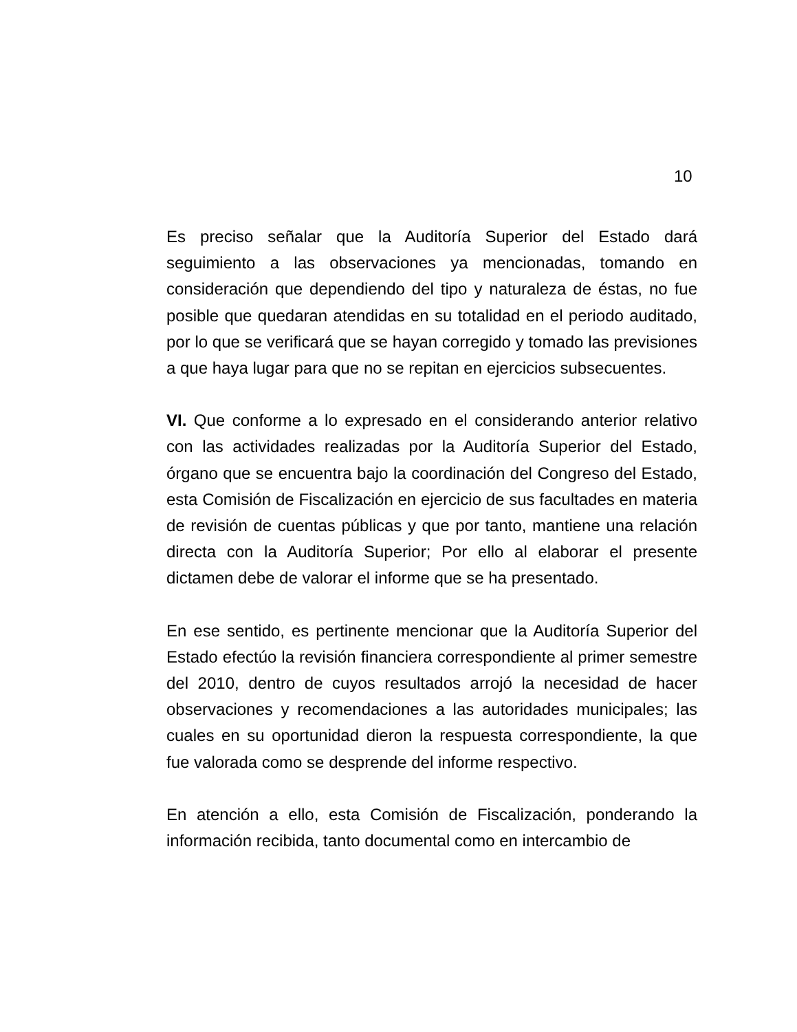10
Es preciso señalar que la Auditoría Superior del Estado dará seguimiento a las observaciones ya mencionadas, tomando en consideración que dependiendo del tipo y naturaleza de éstas, no fue posible que quedaran atendidas en su totalidad en el periodo auditado, por lo que se verificará que se hayan corregido y tomado las previsiones a que haya lugar para que no se repitan en ejercicios subsecuentes.
VI. Que conforme a lo expresado en el considerando anterior relativo con las actividades realizadas por la Auditoría Superior del Estado, órgano que se encuentra bajo la coordinación del Congreso del Estado, esta Comisión de Fiscalización en ejercicio de sus facultades en materia de revisión de cuentas públicas y que por tanto, mantiene una relación directa con la Auditoría Superior; Por ello al elaborar el presente dictamen debe de valorar el informe que se ha presentado.
En ese sentido, es pertinente mencionar que la Auditoría Superior del Estado efectúo la revisión financiera correspondiente al primer semestre del 2010, dentro de cuyos resultados arrojó la necesidad de hacer observaciones y recomendaciones a las autoridades municipales; las cuales en su oportunidad dieron la respuesta correspondiente, la que fue valorada como se desprende del informe respectivo.
En atención a ello, esta Comisión de Fiscalización, ponderando la información recibida, tanto documental como en intercambio de